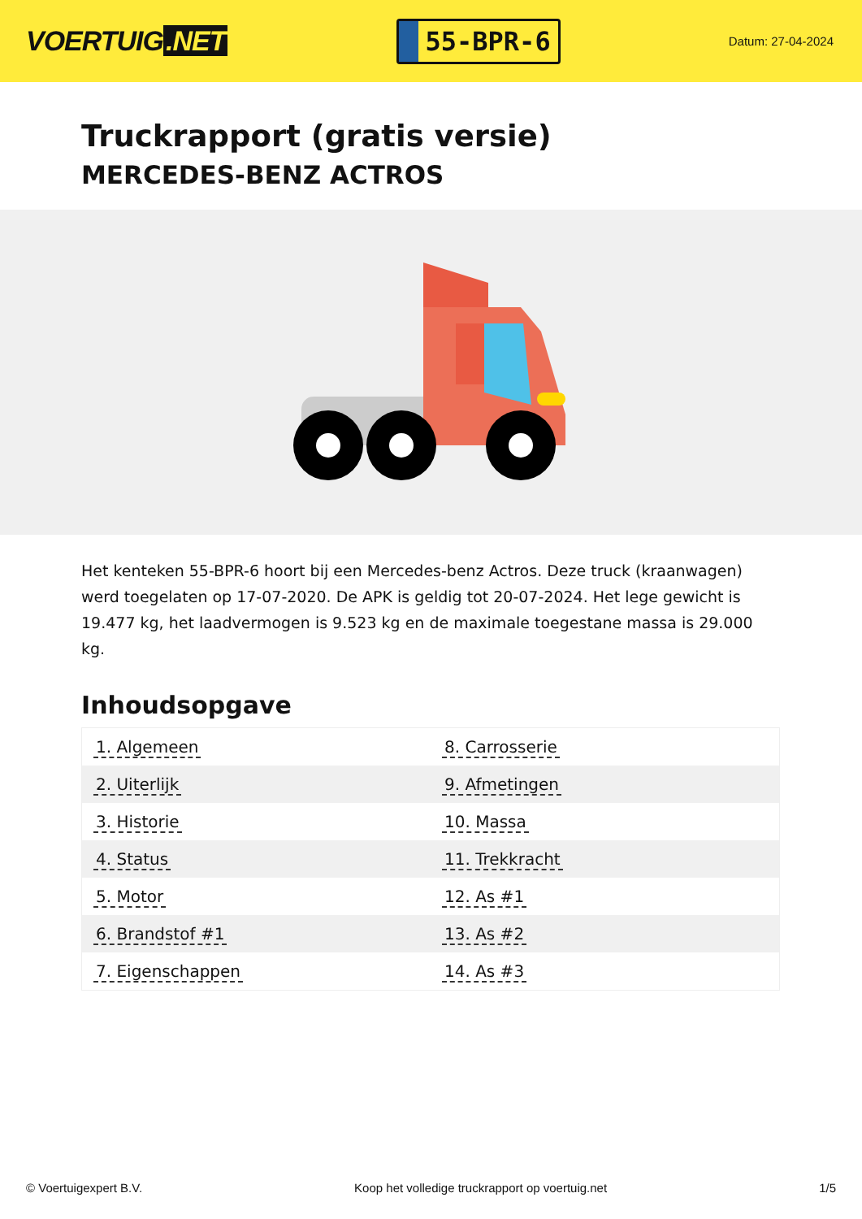VOERTUIG.NET
55-BPR-6
Datum: 27-04-2024
Truckrapport (gratis versie)
MERCEDES-BENZ ACTROS
Het kenteken 55-BPR-6 hoort bij een Mercedes-benz Actros. Deze truck (kraanwagen) werd toegelaten op 17-07-2020. De APK is geldig tot 20-07-2024. Het lege gewicht is 19.477 kg, het laadvermogen is 9.523 kg en de maximale toegestane massa is 29.000 kg.
Inhoudsopgave
| 1. Algemeen | 8. Carrosserie |
| 2. Uiterlijk | 9. Afmetingen |
| 3. Historie | 10. Massa |
| 4. Status | 11. Trekkracht |
| 5. Motor | 12. As #1 |
| 6. Brandstof #1 | 13. As #2 |
| 7. Eigenschappen | 14. As #3 |
© Voertuigexpert B.V. Koop het volledige truckrapport op voertuig.net 1/5